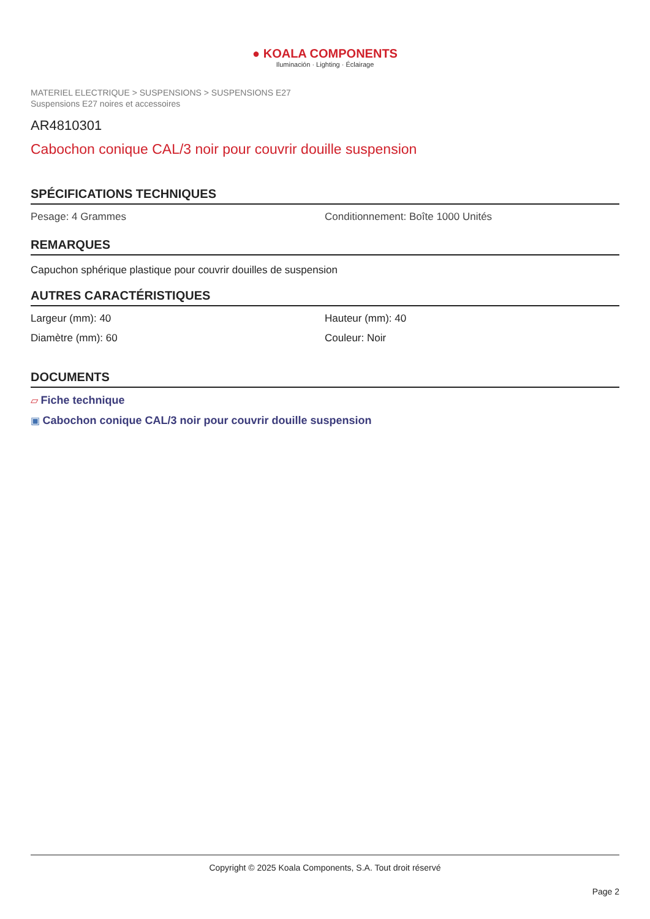● KOALA COMPONENTS
Iluminación · Lighting · Éclairage
MATERIEL ELECTRIQUE > SUSPENSIONS > SUSPENSIONS E27
Suspensions E27 noires et accessoires
AR4810301
Cabochon conique CAL/3 noir pour couvrir douille suspension
SPÉCIFICATIONS TECHNIQUES
Pesage: 4 Grammes Conditionnement: Boîte 1000 Unités
REMARQUES
Capuchon sphérique plastique pour couvrir douilles de suspension
AUTRES CARACTÉRISTIQUES
Largeur (mm): 40 Hauteur (mm): 40
Diamètre (mm): 60 Couleur: Noir
DOCUMENTS
▱ Fiche technique
▣ Cabochon conique CAL/3 noir pour couvrir douille suspension
Copyright © 2025 Koala Components, S.A. Tout droit réservé
Page 2